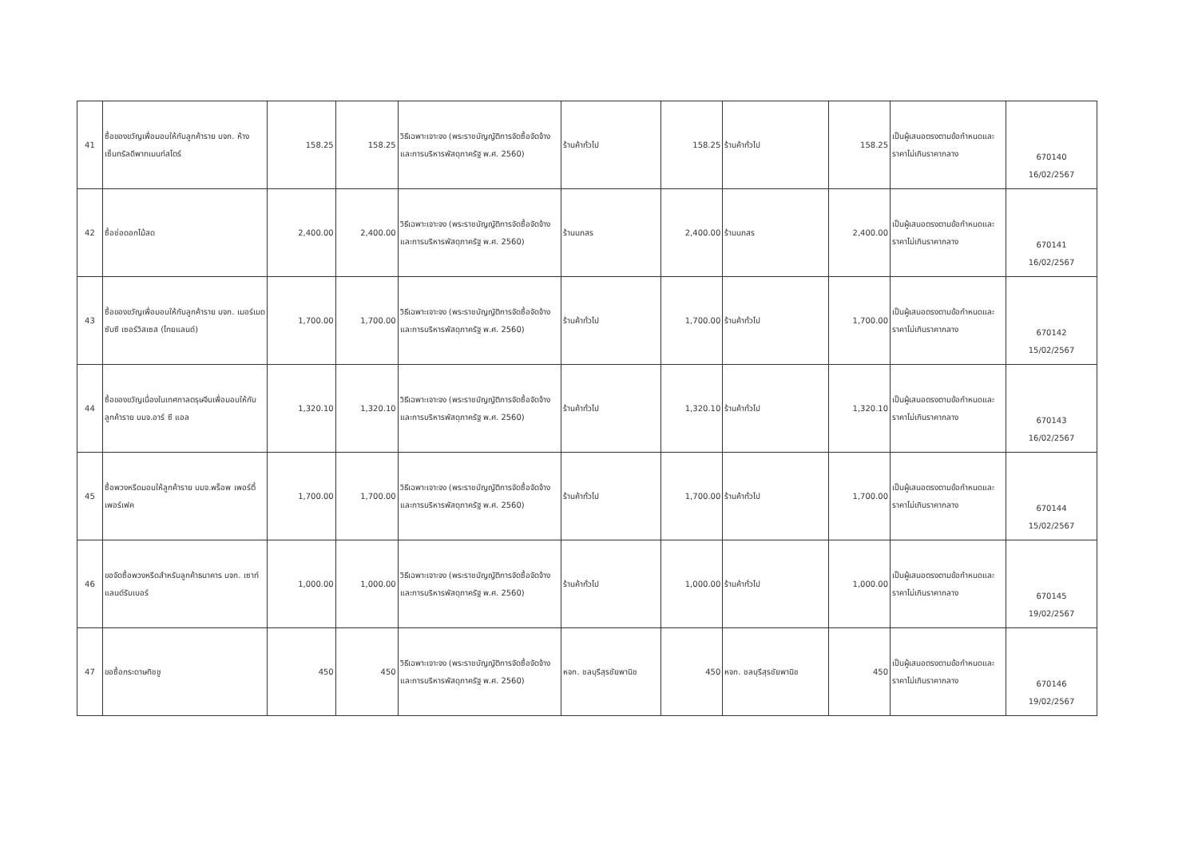| 41 | ซื้อของขวัญเพื่อมอบให้กับลูกค้าราย บจก. ห้างเซ็นทรัลดีพาทเมนท์สโตร์ | 158.25 | 158.25 | วิธีเฉพาะเจาะจง (พระราชบัญญัติการจัดซื้อจัดจ้างและการบริหารพัสดุภาครัฐ พ.ศ. 2560) | ร้านค้าทั่วไป | 158.25 | ร้านค้าทั่วไป | 158.25 | เป็นผู้เสนอตรงตามข้อกำหนดและราคาไม่เกินราคากลาง | 670140 16/02/2567 |
| 42 | ซื้อช่อดอกไม้สด | 2,400.00 | 2,400.00 | วิธีเฉพาะเจาะจง (พระราชบัญญัติการจัดซื้อจัดจ้างและการบริหารพัสดุภาครัฐ พ.ศ. 2560) | ร้านนภสร | 2,400.00 | ร้านนภสร | 2,400.00 | เป็นผู้เสนอตรงตามข้อกำหนดและราคาไม่เกินราคากลาง | 670141 16/02/2567 |
| 43 | ซื้อของขวัญเพื่อมอบให้กับลูกค้าราย บจก. เมอร์เมด ซับซี เซอร์วิสเซส (ไทยแลนด์) | 1,700.00 | 1,700.00 | วิธีเฉพาะเจาะจง (พระราชบัญญัติการจัดซื้อจัดจ้างและการบริหารพัสดุภาครัฐ พ.ศ. 2560) | ร้านค้าทั่วไป | 1,700.00 | ร้านค้าทั่วไป | 1,700.00 | เป็นผู้เสนอตรงตามข้อกำหนดและราคาไม่เกินราคากลาง | 670142 15/02/2567 |
| 44 | ซื้อของขวัญเนื่องในเทศกาลตรุษจีนเพื่อมอบให้กับลูกค้าราย บมจ.อาร์ ซี แอล | 1,320.10 | 1,320.10 | วิธีเฉพาะเจาะจง (พระราชบัญญัติการจัดซื้อจัดจ้างและการบริหารพัสดุภาครัฐ พ.ศ. 2560) | ร้านค้าทั่วไป | 1,320.10 | ร้านค้าทั่วไป | 1,320.10 | เป็นผู้เสนอตรงตามข้อกำหนดและราคาไม่เกินราคากลาง | 670143 16/02/2567 |
| 45 | ซื้อพวงหรีดมอบให้ลูกค้าราย บมจ.พร็อพ เพอร์ตี้ เพอร์เฟค | 1,700.00 | 1,700.00 | วิธีเฉพาะเจาะจง (พระราชบัญญัติการจัดซื้อจัดจ้างและการบริหารพัสดุภาครัฐ พ.ศ. 2560) | ร้านค้าทั่วไป | 1,700.00 | ร้านค้าทั่วไป | 1,700.00 | เป็นผู้เสนอตรงตามข้อกำหนดและราคาไม่เกินราคากลาง | 670144 15/02/2567 |
| 46 | ขอจัดซื้อพวงหรีดสำหรับลูกค้าธนาคาร บจก. เซาท์แลนด์รับเบอร์ | 1,000.00 | 1,000.00 | วิธีเฉพาะเจาะจง (พระราชบัญญัติการจัดซื้อจัดจ้างและการบริหารพัสดุภาครัฐ พ.ศ. 2560) | ร้านค้าทั่วไป | 1,000.00 | ร้านค้าทั่วไป | 1,000.00 | เป็นผู้เสนอตรงตามข้อกำหนดและราคาไม่เกินราคากลาง | 670145 19/02/2567 |
| 47 | ขอซื้อกระดาษทิชชู | 450 | 450 | วิธีเฉพาะเจาะจง (พระราชบัญญัติการจัดซื้อจัดจ้างและการบริหารพัสดุภาครัฐ พ.ศ. 2560) | หจก. ชลบุรีสุรชัยพานิช | 450 | หจก. ชลบุรีสุรชัยพานิช | 450 | เป็นผู้เสนอตรงตามข้อกำหนดและราคาไม่เกินราคากลาง | 670146 19/02/2567 |